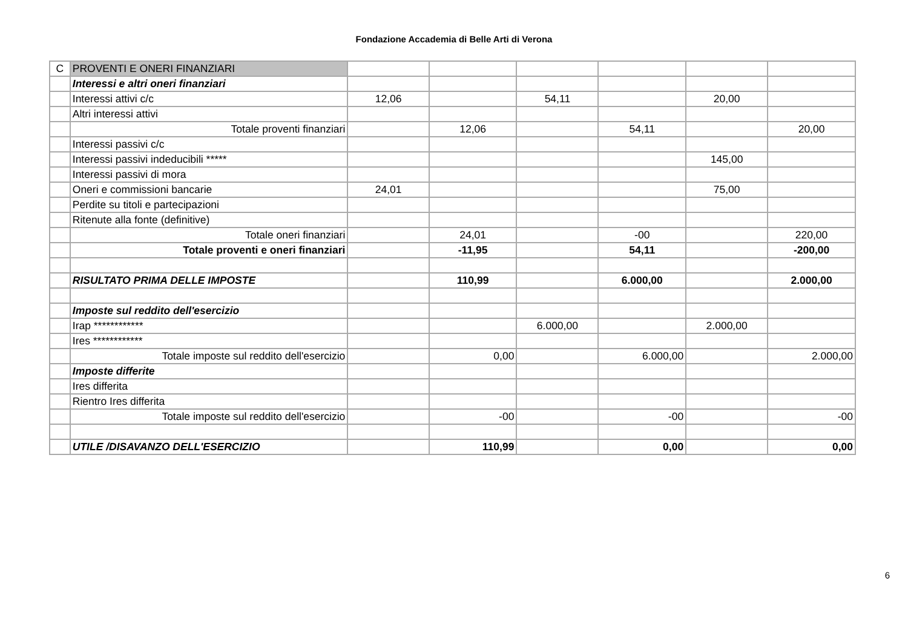Fondazione Accademia di Belle Arti di Verona
| C | PROVENTI E ONERI FINANZIARI | | | | | | |
| | Interessi e altri oneri finanziari | | | | | | |
| | Interessi attivi c/c | 12,06 | | 54,11 | | 20,00 | |
| | Altri interessi attivi | | | | | | |
| | Totale proventi finanziari | | 12,06 | | 54,11 | | 20,00 |
| | Interessi passivi c/c | | | | | | |
| | Interessi passivi indeducibili ***** | | | | | 145,00 | |
| | Interessi passivi di mora | | | | | | |
| | Oneri e commissioni bancarie | 24,01 | | | | 75,00 | |
| | Perdite su titoli e partecipazioni | | | | | | |
| | Ritenute alla fonte (definitive) | | | | | | |
| | Totale oneri finanziari | | 24,01 | | -00 | | 220,00 |
| | Totale proventi e oneri finanziari | | -11,95 | | 54,11 | | -200,00 |
| | RISULTATO PRIMA DELLE IMPOSTE | | 110,99 | | 6.000,00 | | 2.000,00 |
| | Imposte sul reddito dell'esercizio | | | | | | |
| | Irap ************ | | | 6.000,00 | | 2.000,00 | |
| | Ires ************ | | | | | | |
| | Totale imposte sul reddito dell'esercizio | | 0,00 | | 6.000,00 | | 2.000,00 |
| | Imposte differite | | | | | | |
| | Ires differita | | | | | | |
| | Rientro Ires differita | | | | | | |
| | Totale imposte sul reddito dell'esercizio | | -00 | | -00 | | -00 |
| | UTILE /DISAVANZO DELL'ESERCIZIO | | 110,99 | | 0,00 | | 0,00 |
6